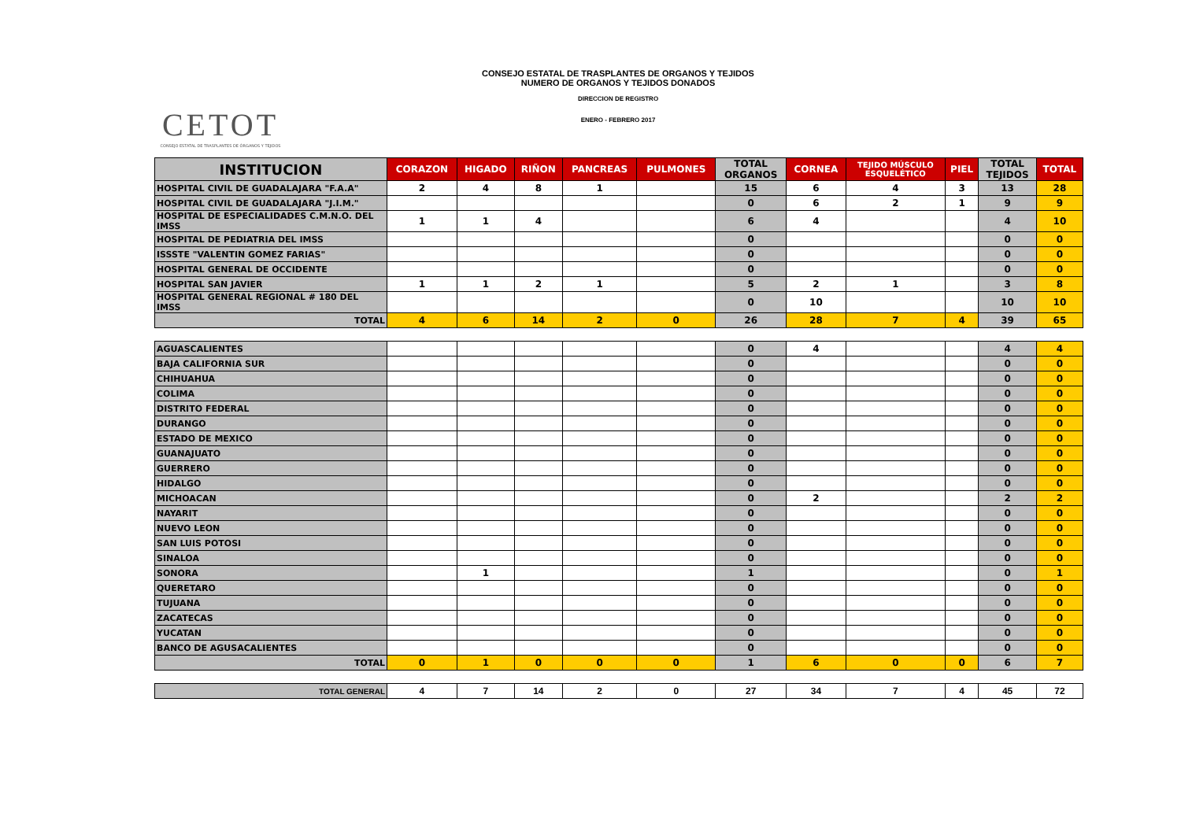CETOT
CONSEJO ESTATAL DE TRASPLANTES DE ÓRGANOS Y TEJIDOS
CONSEJO ESTATAL DE TRASPLANTES DE ORGANOS Y TEJIDOS
NUMERO DE ORGANOS Y TEJIDOS DONADOS
DIRECCION DE REGISTRO
ENERO - FEBRERO 2017
| INSTITUCION | CORAZON | HIGADO | RIÑON | PANCREAS | PULMONES | TOTAL ORGANOS | CORNEA | TEJIDO MÚSCULO ESQUELÉTICO | PIEL | TOTAL TEJIDOS | TOTAL |
| --- | --- | --- | --- | --- | --- | --- | --- | --- | --- | --- | --- |
| HOSPITAL CIVIL DE GUADALAJARA "F.A.A" | 2 | 4 | 8 | 1 | | 15 | 6 | 4 | 3 | 13 | 28 |
| HOSPITAL CIVIL DE GUADALAJARA "J.I.M." | | | | | | 0 | 6 | 2 | 1 | 9 | 9 |
| HOSPITAL DE ESPECIALIDADES C.M.N.O. DEL IMSS | 1 | 1 | 4 | | | 6 | 4 | | | 4 | 10 |
| HOSPITAL DE PEDIATRIA DEL IMSS | | | | | | 0 | | | | 0 | 0 |
| ISSSTE "VALENTIN GOMEZ FARIAS" | | | | | | 0 | | | | 0 | 0 |
| HOSPITAL GENERAL DE OCCIDENTE | | | | | | 0 | | | | 0 | 0 |
| HOSPITAL SAN JAVIER | 1 | 1 | 2 | 1 | | 5 | 2 | 1 | | 3 | 8 |
| HOSPITAL GENERAL REGIONAL # 180 DEL IMSS | | | | | | 0 | 10 | | | 10 | 10 |
| TOTAL | 4 | 6 | 14 | 2 | 0 | 26 | 28 | 7 | 4 | 39 | 65 |
| AGUASCALIENTES | | | | | | 0 | 4 | | | 4 | 4 |
| BAJA CALIFORNIA SUR | | | | | | 0 | | | | 0 | 0 |
| CHIHUAHUA | | | | | | 0 | | | | 0 | 0 |
| COLIMA | | | | | | 0 | | | | 0 | 0 |
| DISTRITO FEDERAL | | | | | | 0 | | | | 0 | 0 |
| DURANGO | | | | | | 0 | | | | 0 | 0 |
| ESTADO DE MEXICO | | | | | | 0 | | | | 0 | 0 |
| GUANAJUATO | | | | | | 0 | | | | 0 | 0 |
| GUERRERO | | | | | | 0 | | | | 0 | 0 |
| HIDALGO | | | | | | 0 | | | | 0 | 0 |
| MICHOACAN | | | | | | 0 | 2 | | | 2 | 2 |
| NAYARIT | | | | | | 0 | | | | 0 | 0 |
| NUEVO LEON | | | | | | 0 | | | | 0 | 0 |
| SAN LUIS POTOSI | | | | | | 0 | | | | 0 | 0 |
| SINALOA | | | | | | 0 | | | | 0 | 0 |
| SONORA | | 1 | | | | 1 | | | | 0 | 1 |
| QUERETARO | | | | | | 0 | | | | 0 | 0 |
| TUJUANA | | | | | | 0 | | | | 0 | 0 |
| ZACATECAS | | | | | | 0 | | | | 0 | 0 |
| YUCATAN | | | | | | 0 | | | | 0 | 0 |
| BANCO DE AGUSACALIENTES | | | | | | 0 | | | | 0 | 0 |
| TOTAL | 0 | 1 | 0 | 0 | 0 | 1 | 6 | 0 | 0 | 6 | 7 |
| TOTAL GENERAL | 4 | 7 | 14 | 2 | 0 | 27 | 34 | 7 | 4 | 45 | 72 |